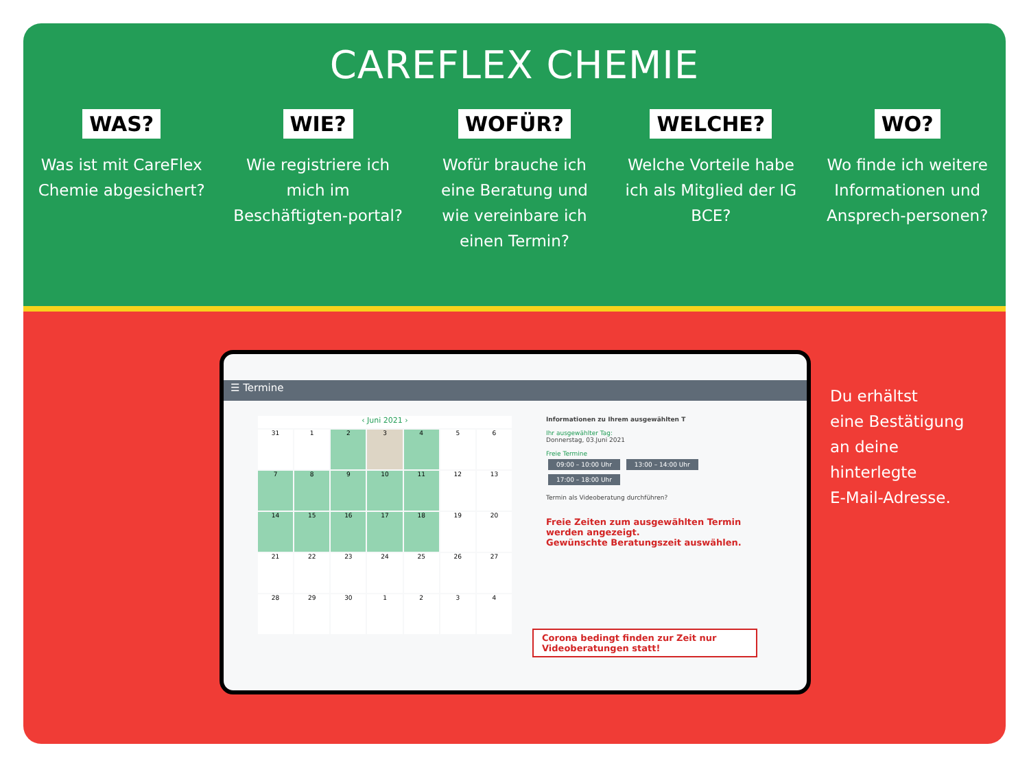CAREFLEX CHEMIE
WAS?
Was ist mit CareFlex Chemie abgesichert?
WIE?
Wie registriere ich mich im Beschäftigten-portal?
WOFÜR?
Wofür brauche ich eine Beratung und wie vereinbare ich einen Termin?
WELCHE?
Welche Vorteile habe ich als Mitglied der IG BCE?
WO?
Wo finde ich weitere Informationen und Ansprech-personen?
☰ Termine
‹ Juni 2021 ›
31
1
2
3
4
5
6
7
8
9
10
11
12
13
14
15
16
17
18
19
20
21
22
23
24
25
26
27
28
29
30
1
2
3
4
Informationen zu Ihrem ausgewählten T
Ihr ausgewählter Tag:
Donnerstag, 03.Juni 2021
Freie Termine
09:00 – 10:00 Uhr 13:00 – 14:00 Uhr
17:00 – 18:00 Uhr
Termin als Videoberatung durchführen?
Freie Zeiten zum ausgewählten Termin werden angezeigt.
Gewünschte Beratungszeit auswählen.
Corona bedingt finden zur Zeit nur Videoberatungen statt!
Du erhältst
eine Bestätigung
an deine
hinterlegte
E-Mail-Adresse.